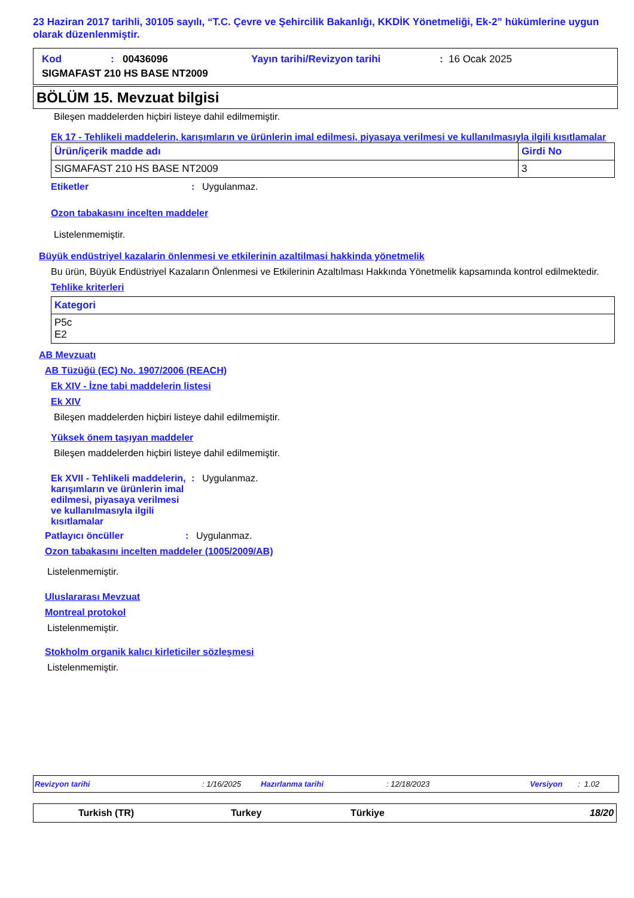23 Haziran 2017 tarihli, 30105 sayılı, “T.C. Çevre ve Şehircilik Bakanlığı, KKDİK Yönetmeliği, Ek-2” hükümlerine uygun olarak düzenlenmiştir.
Kod: 00436096 Yayın tarihi/Revizyon tarihi: 16 Ocak 2025
SIGMAFAST 210 HS BASE NT2009
BÖLÜM 15. Mevzuat bilgisi
Bileşen maddelerden hiçbiri listeye dahil edilmemiştir.
Ek 17 - Tehlikeli maddelerin, karışımların ve ürünlerin imal edilmesi, piyasaya verilmesi ve kullanılmasıyla ilgili kısıtlamalar
| Ürün/içerik madde adı | Girdi No |
| --- | --- |
| SIGMAFAST 210 HS BASE NT2009 | 3 |
Etiketler: Uygulanmaz.
Ozon tabakasını incelten maddeler
Listelenmemiştir.
Büyük endüstriyel kazalarin önlenmesi ve etkilerinin azaltilmasi hakkinda yönetmelik
Bu ürün, Büyük Endüstriyel Kazaların Önlenmesi ve Etkilerinin Azaltılması Hakkında Yönetmelik kapsamında kontrol edilmektedir.
Tehlike kriterleri
| Kategori |
| --- |
| P5c E2 |
AB Mevzuatı
AB Tüzüğü (EC) No. 1907/2006 (REACH)
Ek XIV - İzne tabi maddelerin listesi
Ek XIV
Bileşen maddelerden hiçbiri listeye dahil edilmemiştir.
Yüksek önem taşıyan maddeler
Bileşen maddelerden hiçbiri listeye dahil edilmemiştir.
Ek XVII - Tehlikeli maddelerin, karışımların ve ürünlerin imal edilmesi, piyasaya verilmesi ve kullanılmasıyla ilgili kısıtlamalar: Uygulanmaz.
Patlayıcı öncüller: Uygulanmaz.
Ozon tabakasını incelten maddeler (1005/2009/AB)
Listelenmemiştir.
Uluslararası Mevzuat
Montreal protokol
Listelenmemiştir.
Stokholm organik kalıcı kirleticiler sözleşmesi
Listelenmemiştir.
Revizyon tarihi: 1/16/2025 Hazırlanma tarihi: 12/18/2023 Versiyon: 1.02
Turkish (TR) Turkey Türkiye 18/20